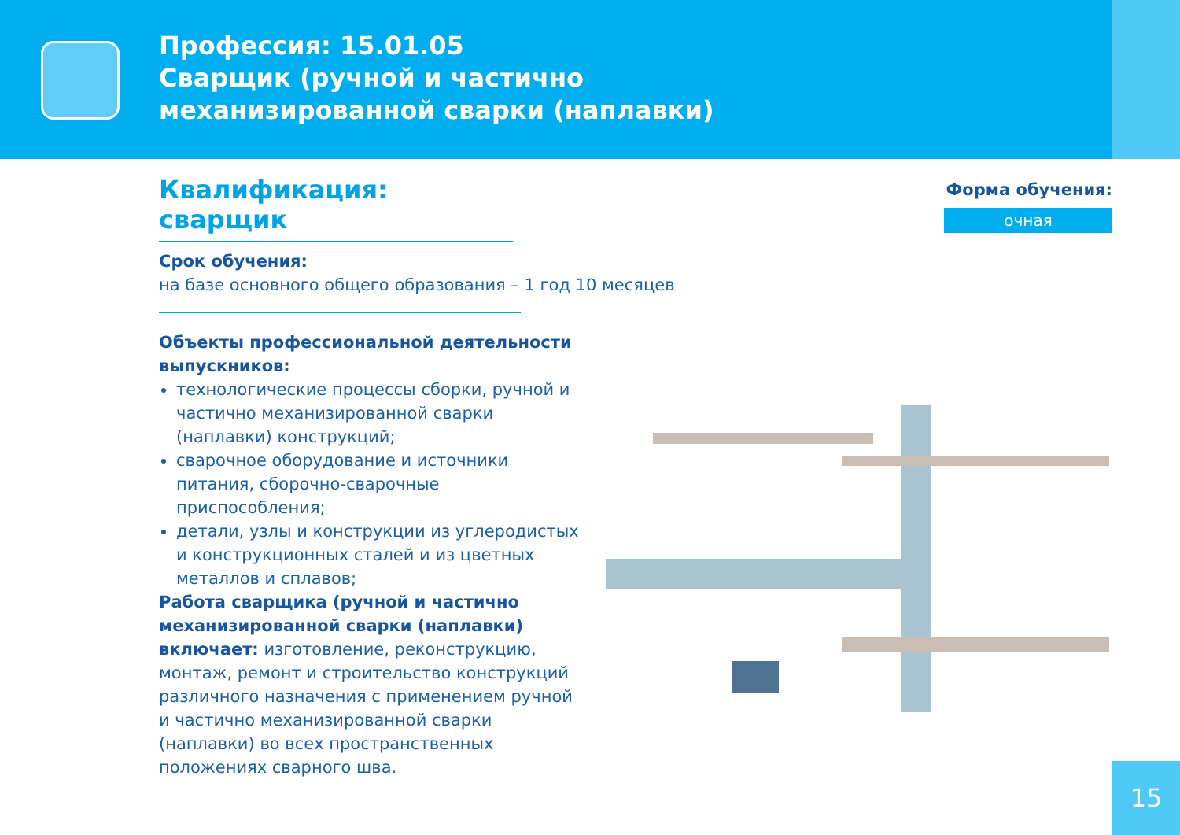Профессия: 15.01.05
Сварщик (ручной и частично
механизированной сварки (наплавки)
Форма обучения:
очная
Квалификация: сварщик
Срок обучения:
на базе основного общего образования – 1 год 10 месяцев
Объекты профессиональной деятельности выпускников:
технологические процессы сборки, ручной и частично механизированной сварки (наплавки) конструкций;
сварочное оборудование и источники питания, сборочно-сварочные приспособления;
детали, узлы и конструкции из углеродистых и конструкционных сталей и из цветных металлов и сплавов;
Работа сварщика (ручной и частично механизированной сварки (наплавки) включает: изготовление, реконструкцию, монтаж, ремонт и строительство конструкций различного назначения с применением ручной и частично механизированной сварки (наплавки) во всех пространственных положениях сварного шва.
15